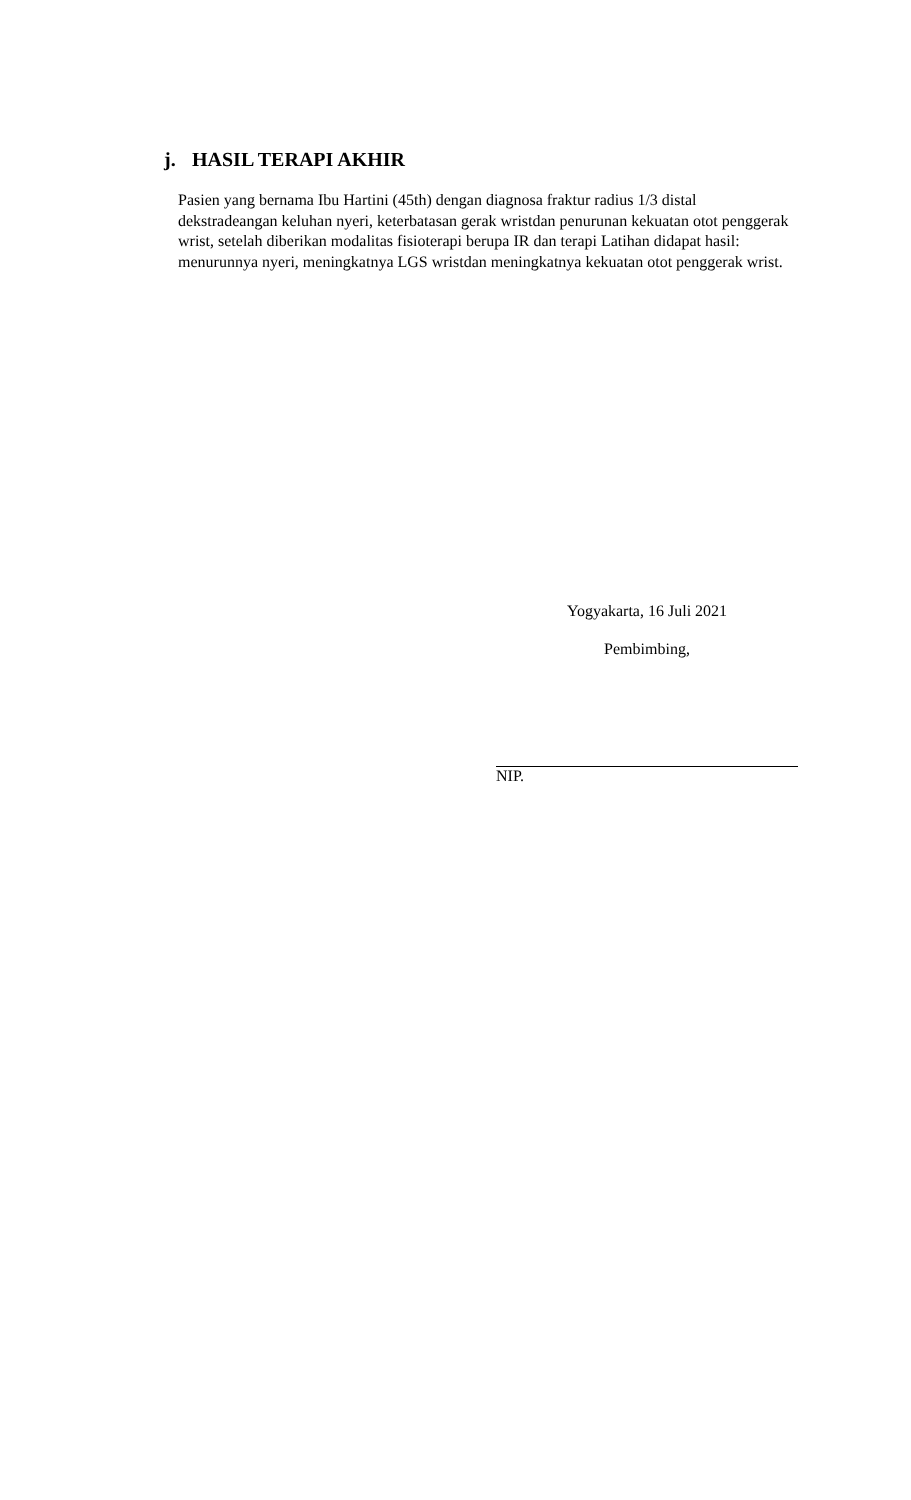j. HASIL TERAPI AKHIR
Pasien yang bernama Ibu Hartini (45th) dengan diagnosa fraktur radius 1/3 distal dekstradeangan keluhan nyeri, keterbatasan gerak wristdan penurunan kekuatan otot penggerak wrist, setelah diberikan modalitas fisioterapi berupa IR dan terapi Latihan didapat hasil: menurunnya nyeri, meningkatnya LGS wristdan meningkatnya kekuatan otot penggerak wrist.
Yogyakarta, 16 Juli 2021
Pembimbing,
NIP.